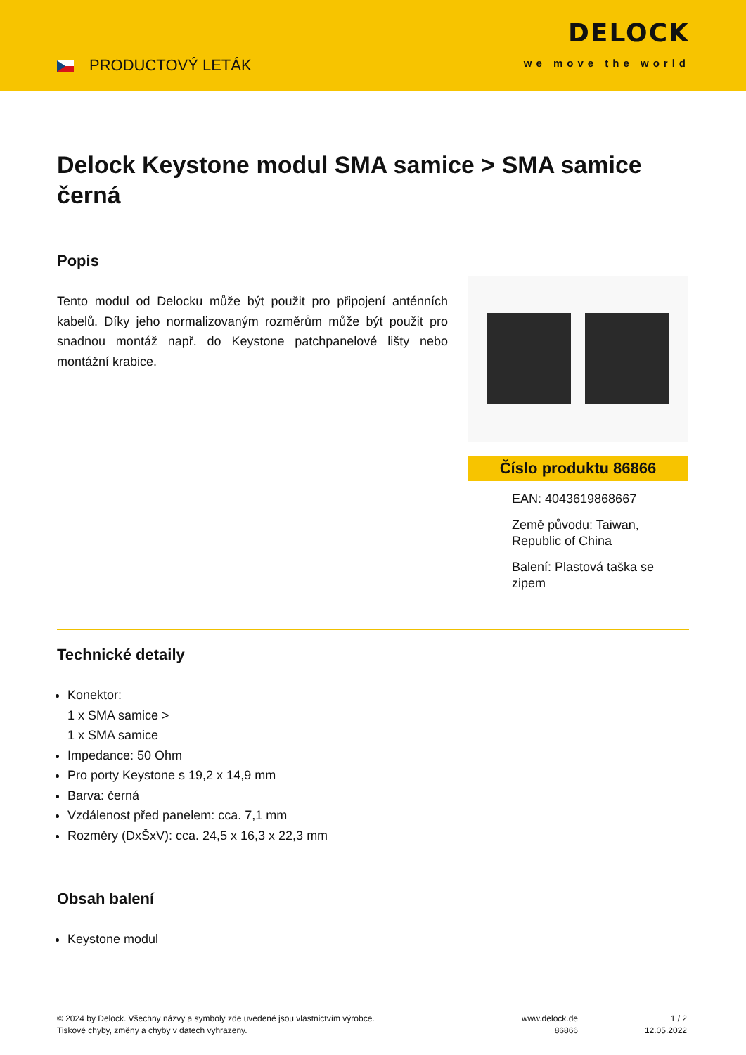PRODUCTOVÝ LETÁK
DELOCK
we move the world
Delock Keystone modul SMA samice > SMA samice černá
Popis
Tento modul od Delocku může být použit pro připojení anténních kabelů. Díky jeho normalizovaným rozměrům může být použit pro snadnou montáž např. do Keystone patchpanelové lišty nebo montážní krabice.
Číslo produktu 86866
EAN: 4043619868667
Země původu: Taiwan, Republic of China
Balení: Plastová taška se zipem
Technické detaily
Konektor:
1 x SMA samice >
1 x SMA samice
Impedance: 50 Ohm
Pro porty Keystone s 19,2 x 14,9 mm
Barva: černá
Vzdálenost před panelem: cca. 7,1 mm
Rozměry (DxŠxV): cca. 24,5 x 16,3 x 22,3 mm
Obsah balení
Keystone modul
© 2024 by Delock. Všechny názvy a symboly zde uvedené jsou vlastnictvím výrobce.
Tiskové chyby, změny a chyby v datech vyhrazeny.
www.delock.de
86866
1 / 2
12.05.2022